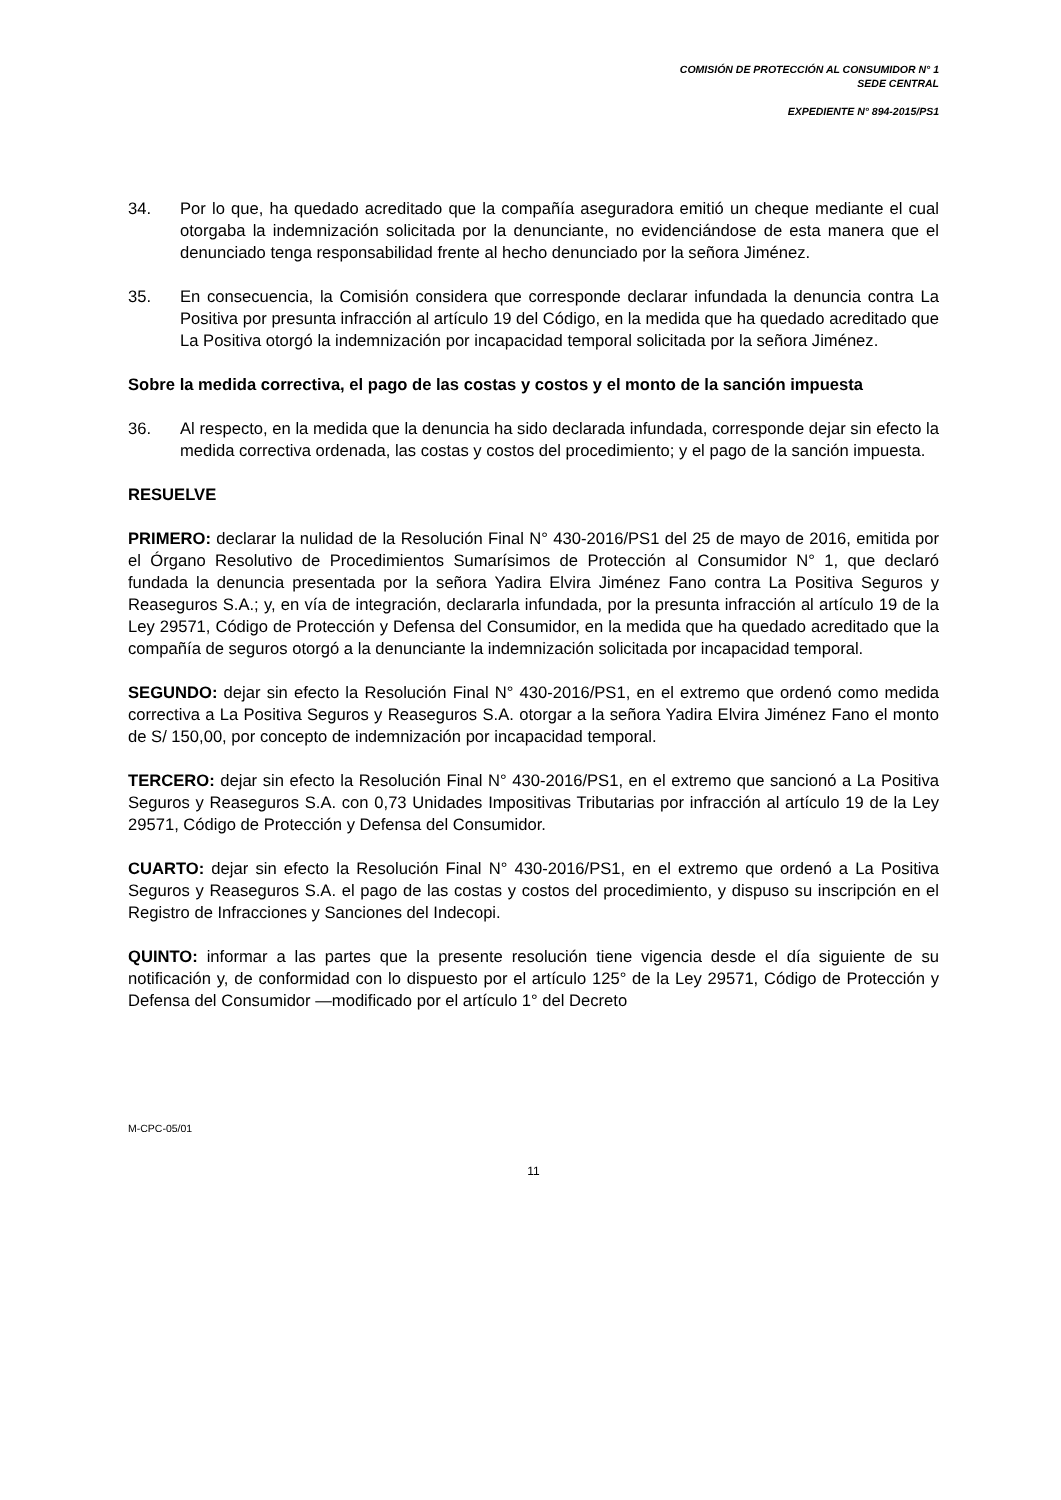COMISIÓN DE PROTECCIÓN AL CONSUMIDOR N° 1
SEDE CENTRAL
EXPEDIENTE N° 894-2015/PS1
34. Por lo que, ha quedado acreditado que la compañía aseguradora emitió un cheque mediante el cual otorgaba la indemnización solicitada por la denunciante, no evidenciándose de esta manera que el denunciado tenga responsabilidad frente al hecho denunciado por la señora Jiménez.
35. En consecuencia, la Comisión considera que corresponde declarar infundada la denuncia contra La Positiva por presunta infracción al artículo 19 del Código, en la medida que ha quedado acreditado que La Positiva otorgó la indemnización por incapacidad temporal solicitada por la señora Jiménez.
Sobre la medida correctiva, el pago de las costas y costos y el monto de la sanción impuesta
36. Al respecto, en la medida que la denuncia ha sido declarada infundada, corresponde dejar sin efecto la medida correctiva ordenada, las costas y costos del procedimiento; y el pago de la sanción impuesta.
RESUELVE
PRIMERO: declarar la nulidad de la Resolución Final N° 430-2016/PS1 del 25 de mayo de 2016, emitida por el Órgano Resolutivo de Procedimientos Sumarísimos de Protección al Consumidor N° 1, que declaró fundada la denuncia presentada por la señora Yadira Elvira Jiménez Fano contra La Positiva Seguros y Reaseguros S.A.; y, en vía de integración, declararla infundada, por la presunta infracción al artículo 19 de la Ley 29571, Código de Protección y Defensa del Consumidor, en la medida que ha quedado acreditado que la compañía de seguros otorgó a la denunciante la indemnización solicitada por incapacidad temporal.
SEGUNDO: dejar sin efecto la Resolución Final N° 430-2016/PS1, en el extremo que ordenó como medida correctiva a La Positiva Seguros y Reaseguros S.A. otorgar a la señora Yadira Elvira Jiménez Fano el monto de S/ 150,00, por concepto de indemnización por incapacidad temporal.
TERCERO: dejar sin efecto la Resolución Final N° 430-2016/PS1, en el extremo que sancionó a La Positiva Seguros y Reaseguros S.A. con 0,73 Unidades Impositivas Tributarias por infracción al artículo 19 de la Ley 29571, Código de Protección y Defensa del Consumidor.
CUARTO: dejar sin efecto la Resolución Final N° 430-2016/PS1, en el extremo que ordenó a La Positiva Seguros y Reaseguros S.A. el pago de las costas y costos del procedimiento, y dispuso su inscripción en el Registro de Infracciones y Sanciones del Indecopi.
QUINTO: informar a las partes que la presente resolución tiene vigencia desde el día siguiente de su notificación y, de conformidad con lo dispuesto por el artículo 125° de la Ley 29571, Código de Protección y Defensa del Consumidor —modificado por el artículo 1° del Decreto
M-CPC-05/01
11